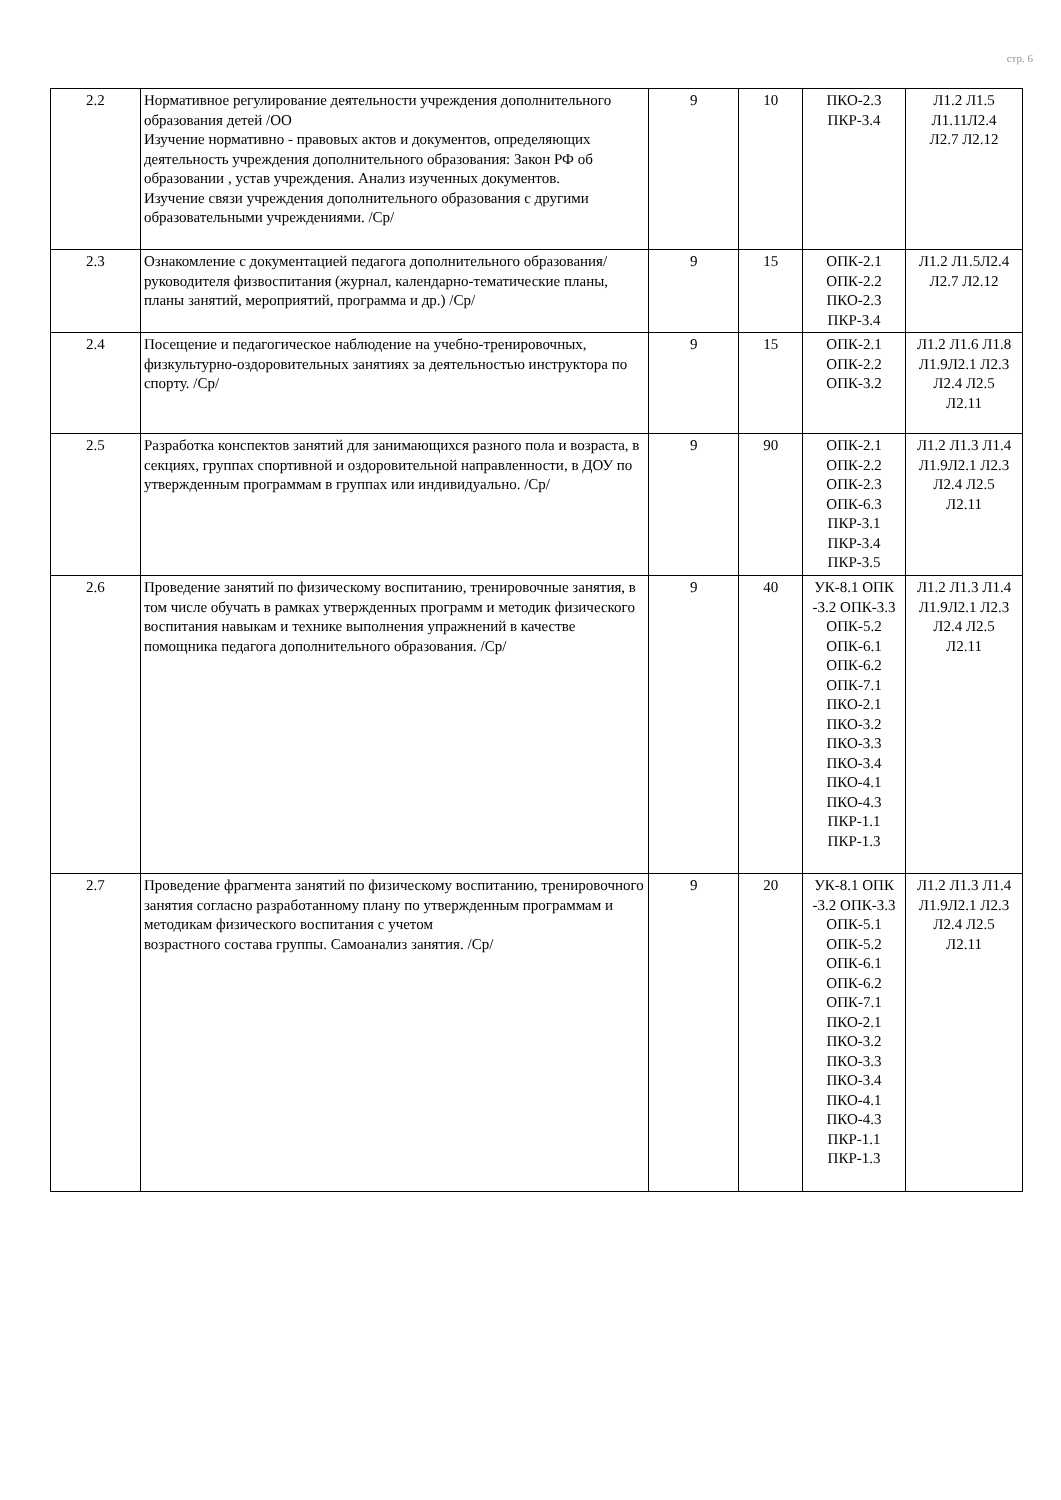стр. 6
| 2.2 | Нормативное регулирование деятельности учреждения дополнительного образования детей /ОО Изучение нормативно - правовых актов и документов, определяющих деятельность учреждения дополнительного образования: Закон РФ об образовании , устав учреждения. Анализ изученных документов. Изучение связи учреждения дополнительного образования с другими образовательными учреждениями. /Ср/ | 9 | 10 | ПКО-2.3 ПКР-3.4 | Л1.2 Л1.5 Л1.11Л2.4 Л2.7 Л2.12 |
| 2.3 | Ознакомление с документацией педагога дополнительного образования/руководителя физвоспитания (журнал, календарно-тематические планы, планы занятий, мероприятий, программа и др.) /Ср/ | 9 | 15 | ОПК-2.1 ОПК-2.2 ПКО-2.3 ПКР-3.4 | Л1.2 Л1.5Л2.4 Л2.7 Л2.12 |
| 2.4 | Посещение и педагогическое наблюдение на учебно-тренировочных, физкультурно-оздоровительных занятиях за деятельностью инструктора по спорту. /Ср/ | 9 | 15 | ОПК-2.1 ОПК-2.2 ОПК-3.2 | Л1.2 Л1.6 Л1.8 Л1.9Л2.1 Л2.3 Л2.4 Л2.5 Л2.11 |
| 2.5 | Разработка конспектов занятий для занимающихся разного пола и возраста, в секциях, группах спортивной и оздоровительной направленности, в ДОУ по утвержденным программам в группах или индивидуально. /Ср/ | 9 | 90 | ОПК-2.1 ОПК-2.2 ОПК-2.3 ОПК-6.3 ПКР-3.1 ПКР-3.4 ПКР-3.5 | Л1.2 Л1.3 Л1.4 Л1.9Л2.1 Л2.3 Л2.4 Л2.5 Л2.11 |
| 2.6 | Проведение занятий по физическому воспитанию, тренировочные занятия, в том числе обучать в рамках утвержденных программ и методик физического воспитания навыкам и технике выполнения упражнений в качестве помощника педагога дополнительного образования. /Ср/ | 9 | 40 | УК-8.1 ОПК -3.2 ОПК-3.3 ОПК-5.2 ОПК-6.1 ОПК-6.2 ОПК-7.1 ПКО-2.1 ПКО-3.2 ПКО-3.3 ПКО-3.4 ПКО-4.1 ПКО-4.3 ПКР-1.1 ПКР-1.3 | Л1.2 Л1.3 Л1.4 Л1.9Л2.1 Л2.3 Л2.4 Л2.5 Л2.11 |
| 2.7 | Проведение фрагмента занятий по физическому воспитанию, тренировочного занятия согласно разработанному плану по утвержденным программам и методикам физического воспитания с учетом возрастного состава группы. Самоанализ занятия. /Ср/ | 9 | 20 | УК-8.1 ОПК -3.2 ОПК-3.3 ОПК-5.1 ОПК-5.2 ОПК-6.1 ОПК-6.2 ОПК-7.1 ПКО-2.1 ПКО-3.2 ПКО-3.3 ПКО-3.4 ПКО-4.1 ПКО-4.3 ПКР-1.1 ПКР-1.3 | Л1.2 Л1.3 Л1.4 Л1.9Л2.1 Л2.3 Л2.4 Л2.5 Л2.11 |